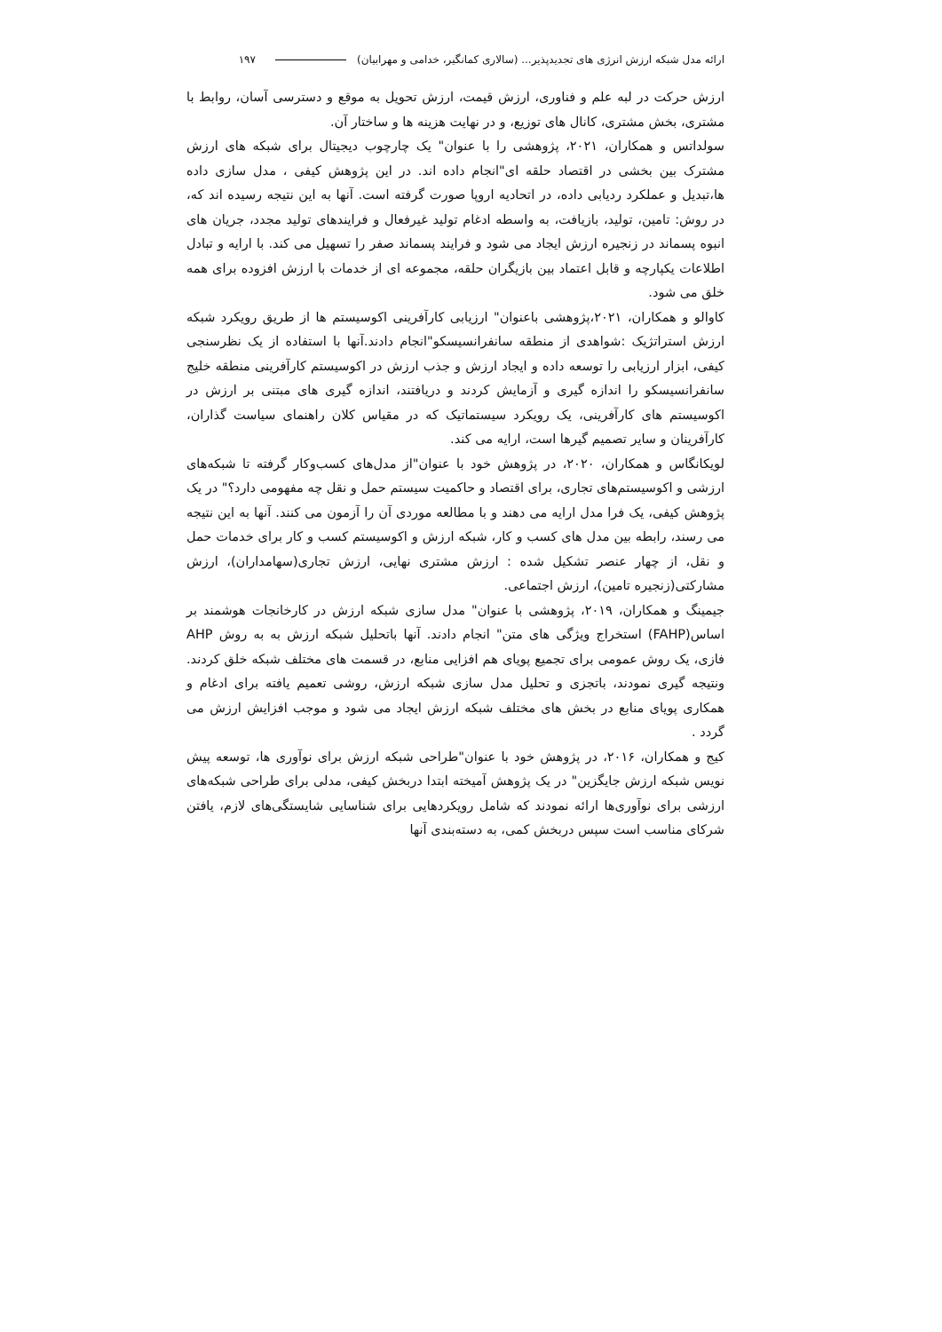ارائه مدل شبکه ارزش انرژی های تجدیدپذیر... (سالاری کمانگیر، خدامی و مهرابیان) ۱۹۷
ارزش حرکت در لبه علم و فناوری، ارزش قیمت، ارزش تحویل به موقع و دسترسی آسان، روابط با مشتری، بخش مشتری، کانال های توزیع، و در نهایت هزینه ها و ساختار آن.
سولداتس و همکاران، ۲۰۲۱، پژوهشی را با عنوان" یک چارچوب دیجیتال برای شبکه های ارزش مشترک بین بخشی در اقتصاد حلقه ای"انجام داده اند. در این پژوهش کیفی ، مدل سازی داده ها،تبدیل و عملکرد ردیابی داده، در اتحادیه اروپا صورت گرفته است. آنها به این نتیجه رسیده اند که، در روش: تامین، تولید، بازیافت، به واسطه ادغام تولید غیرفعال و فرایندهای تولید مجدد، جریان های انبوه پسماند در زنجیره ارزش ایجاد می شود و فرایند پسماند صفر را تسهیل می کند. با ارایه و تبادل اطلاعات یکپارچه و قابل اعتماد بین بازیگران حلقه، مجموعه ای از خدمات با ارزش افزوده برای همه خلق می شود.
کاوالو و همکاران، ۲۰۲۱،پژوهشی باعنوان" ارزیابی کارآفرینی اکوسیستم ها از طریق رویکرد شبکه ارزش استراتژیک :شواهدی از منطقه سانفرانسیسکو"انجام دادند.آنها با استفاده از یک نظرسنجی کیفی، ابزار ارزیابی را توسعه داده و ایجاد ارزش و جذب ارزش در اکوسیستم کارآفرینی منطقه خلیج سانفرانسیسکو را اندازه گیری و آزمایش کردند و دریافتند، اندازه گیری های مبتنی بر ارزش در اکوسیستم های کارآفرینی، یک رویکرد سیستماتیک که در مقیاس کلان راهنمای سیاست گذاران، کارآفرینان و سایر تصمیم گیرها است، ارایه می کند.
لویکانگاس و همکاران، ۲۰۲۰، در پژوهش خود با عنوان"از مدل‌های کسب‌وکار گرفته تا شبکه‌های ارزشی و اکوسیستم‌های تجاری، برای اقتصاد و حاکمیت سیستم حمل و نقل چه مفهومی دارد؟" در یک پژوهش کیفی، یک فرا مدل ارایه می دهند و با مطالعه موردی آن را آزمون می کنند. آنها به این نتیجه می رسند، رابطه بین مدل های کسب و کار، شبکه ارزش و اکوسیستم کسب و کار برای خدمات حمل و نقل، از چهار عنصر تشکیل شده : ارزش مشتری نهایی، ارزش تجاری(سهامداران)، ارزش مشارکتی(زنجیره تامین)، ارزش اجتماعی.
جیمینگ و همکاران، ۲۰۱۹، پژوهشی با عنوان" مدل سازی شبکه ارزش در کارخانجات هوشمند بر اساس(FAHP) استخراج ویژگی های متن" انجام دادند. آنها باتحلیل شبکه ارزش به به روش AHP فازی، یک روش عمومی برای تجمیع پویای هم افزایی منابع، در قسمت های مختلف شبکه خلق کردند. ونتیجه گیری نمودند، باتجزی و تحلیل مدل سازی شبکه ارزش، روشی تعمیم یافته برای ادغام و همکاری پویای منابع در بخش های مختلف شبکه ارزش ایجاد می شود و موجب افزایش ارزش می گردد .
کیج و همکاران، ۲۰۱۶، در پژوهش خود با عنوان"طراحی شبکه ارزش برای نوآوری ها، توسعه پیش نویس شبکه ارزش جایگزین" در یک پژوهش آمیخته ابتدا دربخش کیفی، مدلی برای طراحی شبکه‌های ارزشی برای نوآوری‌ها ارائه نمودند که شامل رویکردهایی برای شناسایی شایستگی‌های لازم، یافتن شرکای مناسب است سپس دربخش کمی، به دسته‌بندی آنها